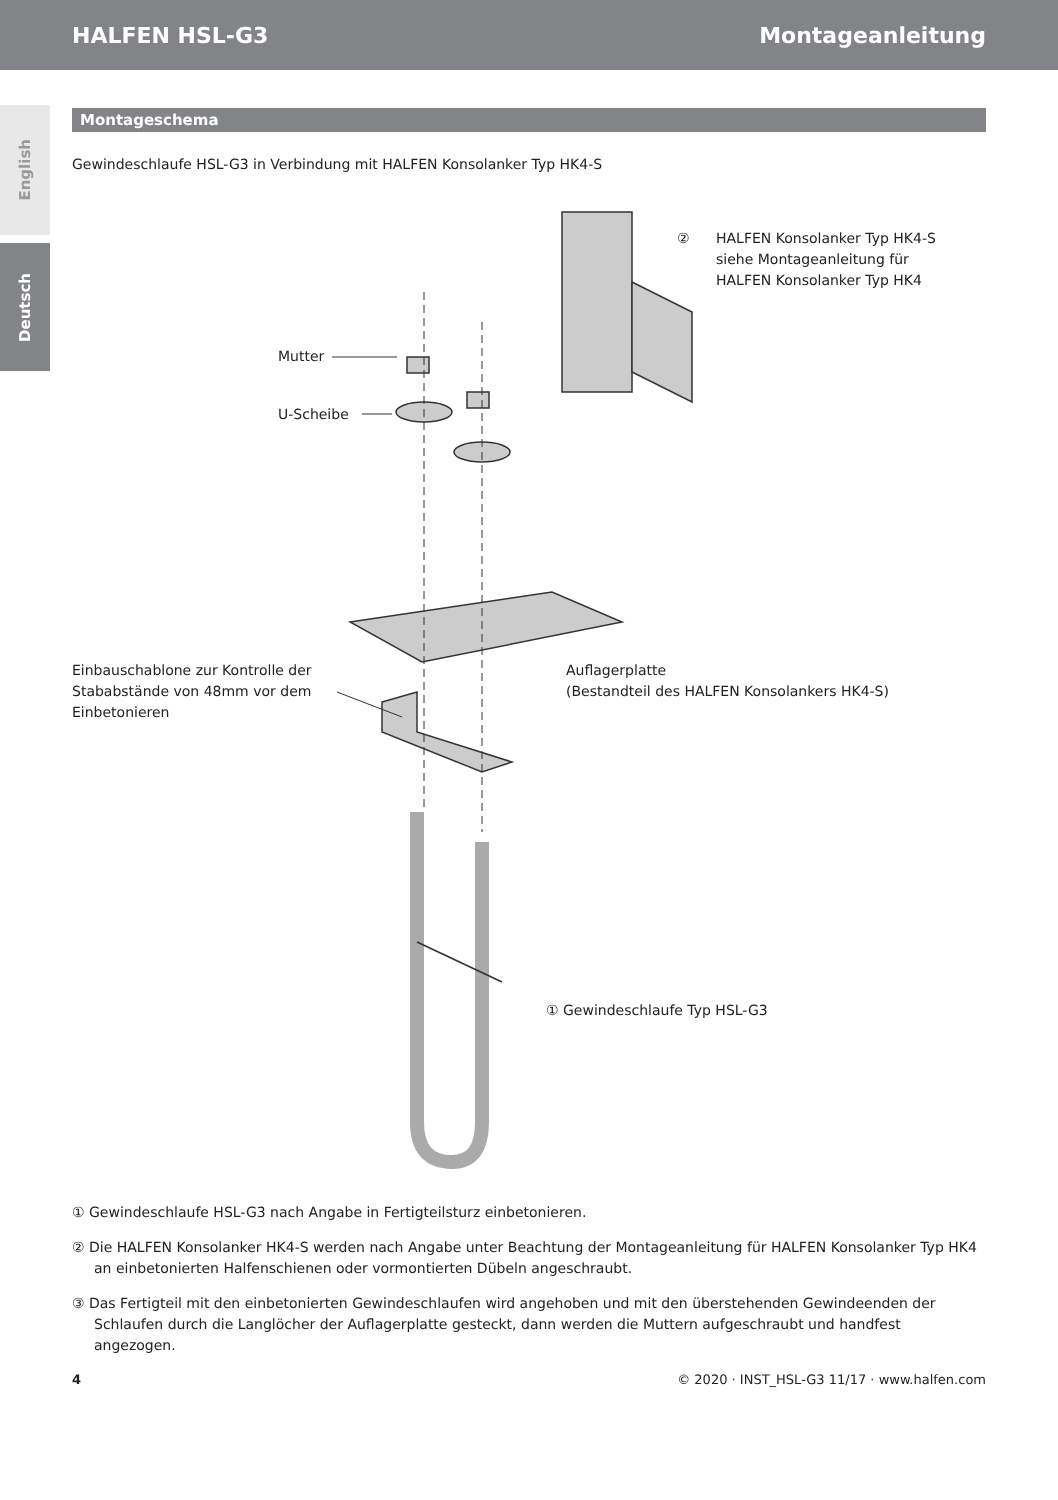HALFEN HSL-G3 Montageanleitung
English
Deutsch
Montageschema
Gewindeschlaufe HSL-G3 in Verbindung mit HALFEN Konsolanker Typ HK4-S
Mutter
U-Scheibe
②
HALFEN Konsolanker Typ HK4-S
siehe Montageanleitung für
HALFEN Konsolanker Typ HK4
Einbauschablone zur Kontrolle der
Stababstände von 48mm vor dem
Einbetonieren
Auflagerplatte
(Bestandteil des HALFEN Konsolankers HK4-S)
① Gewindeschlaufe Typ HSL-G3
① Gewindeschlaufe HSL-G3 nach Angabe in Fertigteilsturz einbetonieren.
② Die HALFEN Konsolanker HK4-S werden nach Angabe unter Beachtung der Montageanleitung für HALFEN Konsolanker Typ HK4 an einbetonierten Halfenschienen oder vormontierten Dübeln angeschraubt.
③ Das Fertigteil mit den einbetonierten Gewindeschlaufen wird angehoben und mit den überstehenden Gewindeenden der Schlaufen durch die Langlöcher der Auflagerplatte gesteckt, dann werden die Muttern aufgeschraubt und handfest angezogen.
4 © 2020 · INST_HSL-G3 11/17 · www.halfen.com